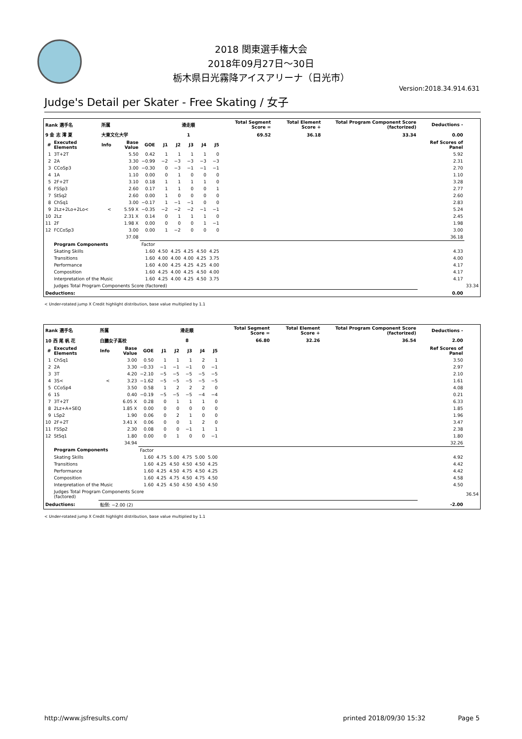2018 関東選手権大会
2018年09月27日～30日
栃木県日光霧降アイスアリーナ（日光市）
Version:2018.34.914.631
Judge's Detail per Skater - Free Skating / 女子
| Rank 選手名 | | 所属 | | | 滑走順 | | | | | Total Segment Score = | Total Element Score + | Total Program Component Score (factorized) | Deductions - | |
| --- | --- | --- | --- | --- | --- | --- | --- | --- | --- | --- | --- | --- | --- | --- |
| 9 金 志 澪 夏 | | 大東文化大学 | | | 1 | | | | | 69.52 | 36.18 | 33.34 | 0.00 | |
| # | Executed Elements | Info | Base Value | GOE | J1 | J2 | J3 | J4 | J5 | | | | Ref Scores of Panel | |
| 1 | 3T+2T | | 5.50 | 0.42 | 1 | 1 | 1 | 1 | 0 | | | | 5.92 | |
| 2 | 2A | | 3.30 | −0.99 | −2 | −3 | −3 | −3 | −3 | | | | 2.31 | |
| 3 | CCoSp3 | | 3.00 | −0.30 | 0 | −3 | −1 | −1 | −1 | | | | 2.70 | |
| 4 | 1A | | 1.10 | 0.00 | 0 | 1 | 0 | 0 | 0 | | | | 1.10 | |
| 5 | 2F+2T | | 3.10 | 0.18 | 1 | 1 | 1 | 1 | 0 | | | | 3.28 | |
| 6 | FSSp3 | | 2.60 | 0.17 | 1 | 1 | 0 | 0 | 1 | | | | 2.77 | |
| 7 | StSq2 | | 2.60 | 0.00 | 1 | 0 | 0 | 0 | 0 | | | | 2.60 | |
| 8 | ChSq1 | | 3.00 | −0.17 | 1 | −1 | −1 | 0 | 0 | | | | 2.83 | |
| 9 | 2Lz+2Lo+2Lo< | < | 5.59 X | −0.35 | −2 | −2 | −2 | −1 | −1 | | | | 5.24 | |
| 10 | 2Lz | | 2.31 X | 0.14 | 0 | 1 | 1 | 1 | 0 | | | | 2.45 | |
| 11 | 2F | | 1.98 X | 0.00 | 0 | 0 | 0 | 1 | −1 | | | | 1.98 | |
| 12 | FCCoSp3 | | 3.00 | 0.00 | 1 | −2 | 0 | 0 | 0 | | | | 3.00 | |
| | | | 37.08 | | | | | | | | | | 36.18 | |
| | Program Components | | | Factor | | | | | | | | | | |
| | Skating Skills | | | 1.60 | 4.50 | 4.25 | 4.25 | 4.50 | 4.25 | | | | 4.33 | |
| | Transitions | | | 1.60 | 4.00 | 4.00 | 4.00 | 4.25 | 3.75 | | | | 4.00 | |
| | Performance | | | 1.60 | 4.00 | 4.25 | 4.25 | 4.25 | 4.00 | | | | 4.17 | |
| | Composition | | | 1.60 | 4.25 | 4.00 | 4.25 | 4.50 | 4.00 | | | | 4.17 | |
| | Interpretation of the Music | | | 1.60 | 4.25 | 4.00 | 4.25 | 4.50 | 3.75 | | | | 4.17 | |
| | Judges Total Program Components Score (factored) | | | | | | | | | | | | | 33.34 |
| Deductions: | | | | | | | | | | | | | 0.00 | |
< Under-rotated jump X Credit highlight distribution, base value multiplied by 1.1
| Rank 選手名 | | 所属 | | | 滑走順 | | | | | Total Segment Score = | Total Element Score + | Total Program Component Score (factorized) | Deductions - | |
| --- | --- | --- | --- | --- | --- | --- | --- | --- | --- | --- | --- | --- | --- | --- |
| 10 西 尾 帆 花 | | 白鵬女子高校 | | | 8 | | | | | 66.80 | 32.26 | 36.54 | 2.00 | |
| # | Executed Elements | Info | Base Value | GOE | J1 | J2 | J3 | J4 | J5 | | | | Ref Scores of Panel | |
| 1 | ChSq1 | | 3.00 | 0.50 | 1 | 1 | 1 | 2 | 1 | | | | 3.50 | |
| 2 | 2A | | 3.30 | −0.33 | −1 | −1 | −1 | 0 | −1 | | | | 2.97 | |
| 3 | 3T | | 4.20 | −2.10 | −5 | −5 | −5 | −5 | −5 | | | | 2.10 | |
| 4 | 3S< | < | 3.23 | −1.62 | −5 | −5 | −5 | −5 | −5 | | | | 1.61 | |
| 5 | CCoSp4 | | 3.50 | 0.58 | 1 | 2 | 2 | 2 | 0 | | | | 4.08 | |
| 6 | 1S | | 0.40 | −0.19 | −5 | −5 | −5 | −4 | −4 | | | | 0.21 | |
| 7 | 3T+2T | | 6.05 X | 0.28 | 0 | 1 | 1 | 1 | 0 | | | | 6.33 | |
| 8 | 2Lz+A+SEQ | | 1.85 X | 0.00 | 0 | 0 | 0 | 0 | 0 | | | | 1.85 | |
| 9 | LSp2 | | 1.90 | 0.06 | 0 | 2 | 1 | 0 | 0 | | | | 1.96 | |
| 10 | 2F+2T | | 3.41 X | 0.06 | 0 | 0 | 1 | 2 | 0 | | | | 3.47 | |
| 11 | FSSp2 | | 2.30 | 0.08 | 0 | 0 | −1 | 1 | 1 | | | | 2.38 | |
| 12 | StSq1 | | 1.80 | 0.00 | 0 | 1 | 0 | 0 | −1 | | | | 1.80 | |
| | | | 34.94 | | | | | | | | | | 32.26 | |
| | Program Components | | | Factor | | | | | | | | | | |
| | Skating Skills | | | 1.60 | 4.75 | 5.00 | 4.75 | 5.00 | 5.00 | | | | 4.92 | |
| | Transitions | | | 1.60 | 4.25 | 4.50 | 4.50 | 4.50 | 4.25 | | | | 4.42 | |
| | Performance | | | 1.60 | 4.25 | 4.50 | 4.75 | 4.50 | 4.25 | | | | 4.42 | |
| | Composition | | | 1.60 | 4.25 | 4.75 | 4.50 | 4.75 | 4.50 | | | | 4.58 | |
| | Interpretation of the Music | | | 1.60 | 4.25 | 4.50 | 4.50 | 4.50 | 4.50 | | | | 4.50 | |
| | Judges Total Program Components Score (factored) | | | | | | | | | | | | | 36.54 |
| Deductions: | | 転倒: −2.00 (2) | | | | | | | | | | | -2.00 | |
< Under-rotated jump X Credit highlight distribution, base value multiplied by 1.1
http://www.jsfresults.com/ printed 2018/09/30 15:32 Page 5